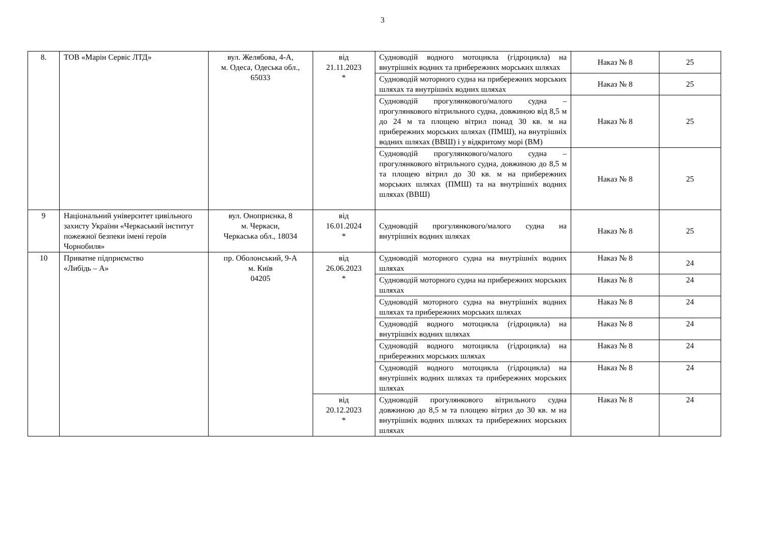3
| 8. | ТОВ «Марін Сервіс ЛТД» | вул. Желябова, 4-А, м. Одеса, Одеська обл., 65033 | від 21.11.2023 * | Судноводій водного мотоцикла (гідроцикла) на внутрішніх водних та прибережних морських шляхах | Наказ № 8 | 25 |
| | | | | Судноводій моторного судна на прибережних морських шляхах та внутрішніх водних шляхах | Наказ № 8 | 25 |
| | | | | Судноводій прогулянкового/малого судна – прогулянкового вітрильного судна, довжиною від 8,5 м до 24 м та площею вітрил понад 30 кв. м на прибережних морських шляхах (ПМШ), на внутрішніх водних шляхах (ВВШ) і у відкритому морі (ВМ) | Наказ № 8 | 25 |
| | | | | Судноводій прогулянкового/малого судна – прогулянкового вітрильного судна, довжиною до 8,5 м та площею вітрил до 30 кв. м на прибережних морських шляхах (ПМШ) та на внутрішніх водних шляхах (ВВШ) | Наказ № 8 | 25 |
| 9 | Національний університет цивільного захисту України «Черкаський інститут пожежної безпеки імені героїв Чорнобиля» | вул. Оноприєнка, 8 м. Черкаси, Черкаська обл., 18034 | від 16.01.2024 * | Судноводій прогулянкового/малого судна на внутрішніх водних шляхах | Наказ № 8 | 25 |
| 10 | Приватне підприємство «Либідь – А» | пр. Оболонський, 9-А м. Київ 04205 | від 26.06.2023 * | Судноводій моторного судна на внутрішніх водних шляхах | Наказ № 8 | 24 |
| | | | | Судноводій моторного судна на прибережних морських шляхах | Наказ № 8 | 24 |
| | | | | Судноводій моторного судна на внутрішніх водних шляхах та прибережних морських шляхах | Наказ № 8 | 24 |
| | | | | Судноводій водного мотоцикла (гідроцикла) на внутрішніх водних шляхах | Наказ № 8 | 24 |
| | | | | Судноводій водного мотоцикла (гідроцикла) на прибережних морських шляхах | Наказ № 8 | 24 |
| | | | | Судноводій водного мотоцикла (гідроцикла) на внутрішніх водних шляхах та прибережних морських шляхах | Наказ № 8 | 24 |
| | | | від 20.12.2023 * | Судноводій прогулянкового вітрильного судна довжиною до 8,5 м та площею вітрил до 30 кв. м на внутрішніх водних шляхах та прибережних морських шляхах | Наказ № 8 | 24 |